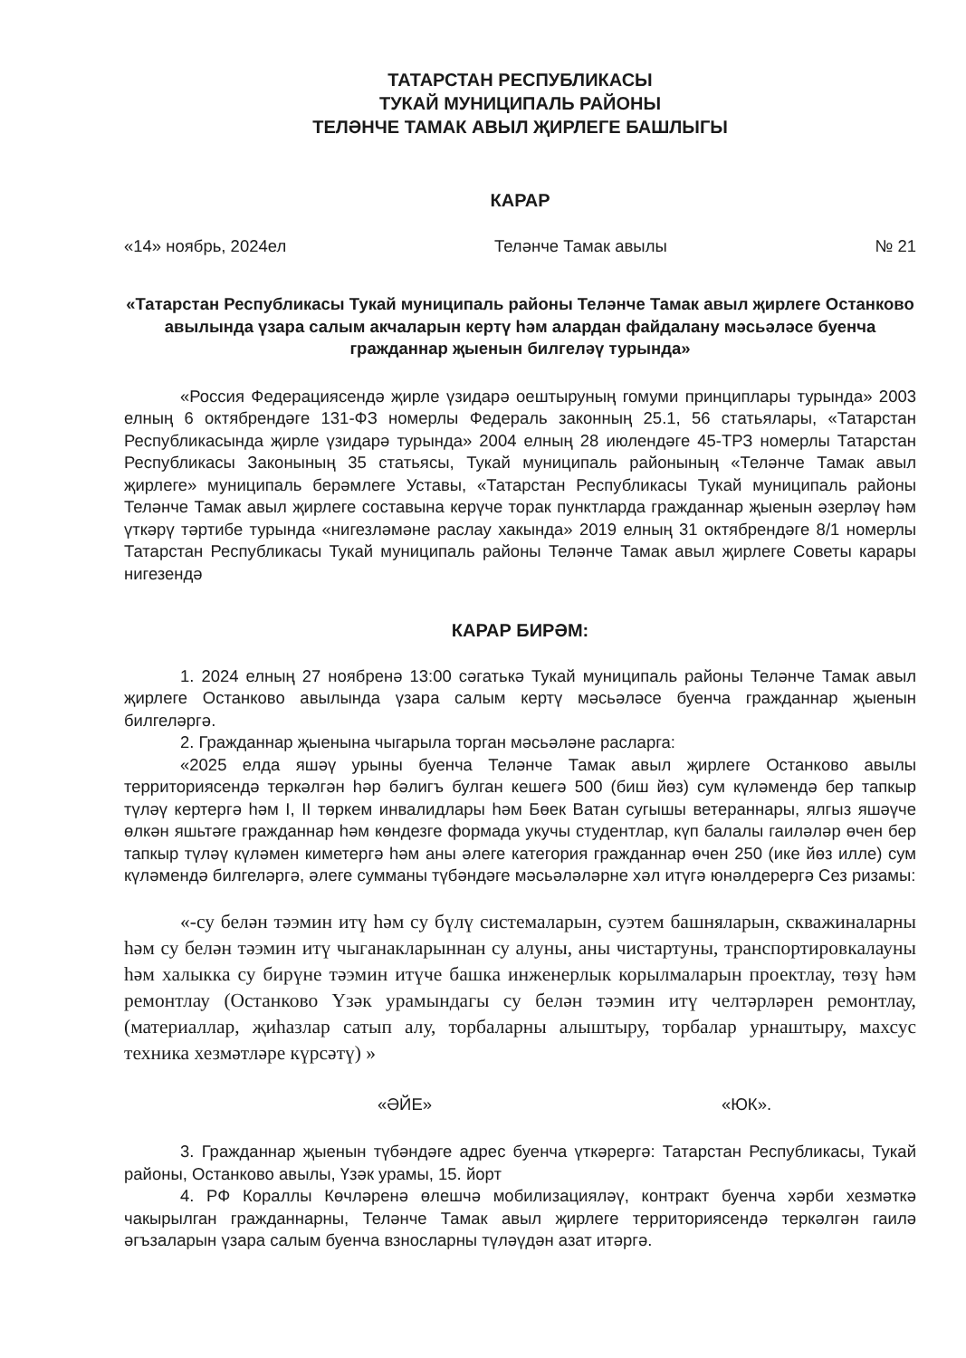ТАТАРСТАН РЕСПУБЛИКАСЫ
ТУКАЙ МУНИЦИПАЛЬ РАЙОНЫ
ТЕЛӘНЧЕ ТАМАК АВЫЛ ҖИРЛЕГЕ БАШЛЫГЫ
КАРАР
«14» ноябрь, 2024ел Теләнче Тамак авылы № 21
«Татарстан Республикасы Тукай муниципаль районы Теләнче Тамак авыл җирлеге Останково авылында үзара салым акчаларын кертү һәм алардан файдалану мәсьәләсе буенча гражданнар җыенын билгеләү турында»
«Россия Федерациясендә җирле үзидарә оештыруның гомуми принциплары турында» 2003 елның 6 октябрендәге 131-ФЗ номерлы Федераль законның 25.1, 56 статьялары, «Татарстан Республикасында җирле үзидарә турында» 2004 елның 28 июлендәге 45-ТРЗ номерлы Татарстан Республикасы Законының 35 статьясы, Тукай муниципаль районының «Теләнче Тамак авыл җирлеге» муниципаль берәмлеге Уставы, «Татарстан Республикасы Тукай муниципаль районы Теләнче Тамак авыл җирлеге составына керүче торак пунктларда гражданнар җыенын әзерләү һәм үткәрү тәртибе турында «нигезләмәне раслау хакында» 2019 елның 31 октябрендәге 8/1 номерлы Татарстан Республикасы Тукай муниципаль районы Теләнче Тамак авыл җирлеге Советы карары нигезендә
КАРАР БИРӘМ:
1. 2024 елның 27 ноябренә 13:00 сәгатькә Тукай муниципаль районы Теләнче Тамак авыл җирлеге Останково авылында үзара салым кертү мәсьәләсе буенча гражданнар җыенын билгеләргә.
2. Гражданнар җыенына чыгарыла торган мәсьәләне расларга:
«2025 елда яшәү урыны буенча Теләнче Тамак авыл җирлеге Останково авылы территориясендә теркәлгән һәр бәлигъ булган кешегә 500 (биш йөз) сум күләмендә бер тапкыр түләү кертергә һәм I, II төркем инвалидлары һәм Бөек Ватан сугышы ветераннары, ялгыз яшәүче өлкән яшьтәге гражданнар һәм көндезге формада укучы студентлар, күп балалы гаиләләр өчен бер тапкыр түләү күләмен киметергә һәм аны әлеге категория гражданнар өчен 250 (ике йөз илле) сум күләмендә билгеләргә, әлеге сумманы түбәндәге мәсьәләләрне хәл итүгә юнәлдерергә Сез ризамы:
«-су белән тәэмин итү һәм су бүлү системаларын, суэтем башняларын, скважиналарны һәм су белән тәэмин итү чыганакларыннан су алуны, аны чистартуны, транспортировкалауны һәм халыкка су бирүне тәэмин итүче башка инженерлык корылмаларын проектлау, төзү һәм ремонтлау (Останково Үзәк урамындагы су белән тәэмин итү челтәрләрен ремонтлау, (материаллар, җиһазлар сатып алу, торбаларны алыштыру, торбалар урнаштыру, махсус техника хезмәтләре күрсәтү) »
«ӘЙЕ» «ЮК».
3. Гражданнар җыенын түбәндәге адрес буенча үткәрергә: Татарстан Республикасы, Тукай районы, Останково авылы, Үзәк урамы, 15. йорт
4. РФ Кораллы Көчләренә өлешчә мобилизацияләү, контракт буенча хәрби хезмәткә чакырылган гражданнарны, Теләнче Тамак авыл җирлеге территориясендә теркәлгән гаилә әгъзаларын үзара салым буенча взносларны түләүдән азат итәргә.